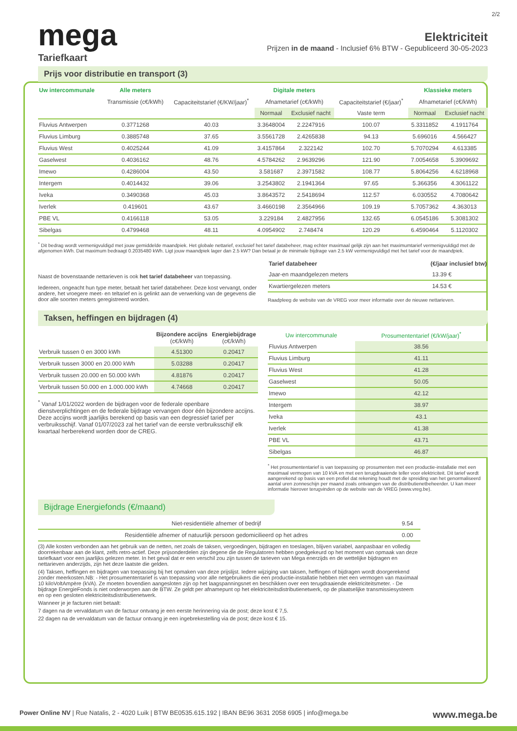2/2
mega
Elektriciteit
Prijzen in de maand - Inclusief 6% BTW - Gepubliceerd 30-05-2023
Tariefkaart
Prijs voor distributie en transport (3)
| Uw intercommunale | Alle meters | | Digitale meters | | | Klassieke meters | |
| --- | --- | --- | --- | --- | --- | --- | --- |
| | Transmissie (c€/kWh) | Capaciteitstarief (€/KW/jaar)<sup>*</sup> | Afnametarief (c€/kWh) | | Capaciteitstarief (€/jaar)<sup>*</sup> | Afnametarief (c€/kWh) | |
| | | | Normaal | Exclusief nacht | Vaste term | Normaal | Exclusief nacht |
| Fluvius Antwerpen | 0.3771268 | 40.03 | 3.3648004 | 2.2247916 | 100.07 | 5.3311852 | 4.1911764 |
| Fluvius Limburg | 0.3885748 | 37.65 | 3.5561728 | 2.4265838 | 94.13 | 5.696016 | 4.566427 |
| Fluvius West | 0.4025244 | 41.09 | 3.4157864 | 2.322142 | 102.70 | 5.7070294 | 4.613385 |
| Gaselwest | 0.4036162 | 48.76 | 4.5784262 | 2.9639296 | 121.90 | 7.0054658 | 5.3909692 |
| Imewo | 0.4286004 | 43.50 | 3.581687 | 2.3971582 | 108.77 | 5.8064256 | 4.6218968 |
| Intergem | 0.4014432 | 39.06 | 3.2543802 | 2.1941364 | 97.65 | 5.366356 | 4.3061122 |
| Iveka | 0.3490368 | 45.03 | 3.8643572 | 2.5418694 | 112.57 | 6.030552 | 4.7080642 |
| Iverlek | 0.419601 | 43.67 | 3.4660198 | 2.3564966 | 109.19 | 5.7057362 | 4.363013 |
| PBE VL | 0.4166118 | 53.05 | 3.229184 | 2.4827956 | 132.65 | 6.0545186 | 5.3081302 |
| Sibelgas | 0.4799468 | 48.11 | 4.0954902 | 2.748474 | 120.29 | 6.4590464 | 5.1120302 |
<sup>*</sup> Dit bedrag wordt vermenigvuldigd met jouw gemiddelde maandpiek. Het globale nettarief, exclusief het tarief databeheer, mag echter maximaal gelijk zijn aan het maximumtarief vermenigvuldigd met de afgenomen kWh. Dat maximum bedraagt 0.2035480 kWh. Ligt jouw maandpiek lager dan 2.5 kW? Dan betaal je de minimale bijdrage van 2.5 kW vermenigvuldigd met het tarief voor de maandpiek.
Naast de bovenstaande nettarieven is ook het tarief databeheer van toepassing.
Iedereen, ongeacht hun type meter, betaalt het tarief databeheer. Deze kost vervangt, onder andere, het vroegere meet- en teltarief en is gelinkt aan de verwerking van de gegevens die door alle soorten meters geregistreerd worden.
| Tarief databeheer | (€/jaar inclusief btw) |
| --- | --- |
| Jaar-en maandgelezen meters | 13.39 € |
| Kwartiergelezen meters | 14.53 € |
Raadpleeg de website van de VREG voor meer informatie over de nieuwe nettarieven.
Taksen, heffingen en bijdragen (4)
| | Bijzondere accijns (c€/kWh) | Energiebijdrage (c€/kWh) |
| --- | --- | --- |
| Verbruik tussen 0 en 3000 kWh | 4.51300 | 0.20417 |
| Verbruik tussen 3000 en 20.000 kWh | 5.03288 | 0.20417 |
| Verbruik tussen 20.000 en 50.000 kWh | 4.81876 | 0.20417 |
| Verbruik tussen 50.000 en 1.000.000 kWh | 4.74668 | 0.20417 |
<sup>*</sup> Vanaf 1/01/2022 worden de bijdragen voor de federale openbare dienstverplichtingen en de federale bijdrage vervangen door één bijzondere accijns. Deze accijns wordt jaarlijks berekend op basis van een degressief tarief per verbruiksschijf. Vanaf 01/07/2023 zal het tarief van de eerste verbruiksschijf elk kwartaal herberekend worden door de CREG.
| Uw intercommunale | Prosumententarief (€/kW/jaar)<sup>*</sup> |
| --- | --- |
| Fluvius Antwerpen | 38.56 |
| Fluvius Limburg | 41.11 |
| Fluvius West | 41.28 |
| Gaselwest | 50.05 |
| Imewo | 42.12 |
| Intergem | 38.97 |
| Iveka | 43.1 |
| Iverlek | 41.38 |
| PBE VL | 43.71 |
| Sibelgas | 46.87 |
<sup>*</sup> Het prosumententarief is van toepassing op prosumenten met een productie-installatie met een maximaal vermogen van 10 kVA en met een terugdraaiende teller voor elektriciteit. Dit tarief wordt aangerekend op basis van een profiel dat rekening houdt met de spreiding van het genormaliseerd aantal uren zonneschijn per maand zoals ontvangen van de distributienetbeheerder. U kan meer informatie hierover terugvinden op de website van de VREG (www.vreg.be).
Bijdrage Energiefonds (€/maand)
| Niet-residentiële afnemer of bedrijf | 9.54 |
| Residentiële afnemer of natuurlijk persoon gedomicilieerd op het adres | 0.00 |
(3) Alle kosten verbonden aan het gebruik van de netten, net zoals de taksen, vergoedingen, bijdragen en toeslagen, blijven variabel, aanpasbaar en volledig doorrekenbaar aan de klant, zelfs retro-actief. Deze prijsonderdelen zijn degene die de Regulatoren hebben goedgekeurd op het moment van opmaak van deze tariefkaart voor een jaarlijks gelezen meter. In het geval dat er een verschil zou zijn tussen de tarieven van Mega enerzijds en de wettelijke bijdragen en nettarieven anderzijds, zijn het deze laatste die gelden.
(4) Taksen, heffingen en bijdragen van toepassing bij het opmaken van deze prijslijst. Iedere wijziging van taksen, heffingen of bijdragen wordt doorgerekend zonder meerkosten.NB: - Het prosumententarief is van toepassing voor alle netgebruikers die een productie-installatie hebben met een vermogen van maximaal 10 kiloVoltAmpère (kVA). Ze moeten bovendien aangesloten zijn op het laagspanningsnet en beschikken over een terugdraaiende elektriciteitsmeter. - De bijdrage EnergieFonds is niet onderworpen aan de BTW. Ze geldt per afnamepunt op het elektriciteitsdistributienetwerk, op de plaatselijke transmissiesysteem en op een gesloten elektriciteitsdistributienetwerk.
Wanneer je je facturen niet betaalt:
7 dagen na de vervaldatum van de factuur ontvang je een eerste herinnering via de post; deze kost € 7,5.
22 dagen na de vervaldatum van de factuur ontvang je een ingebrekestelling via de post; deze kost € 15.
Power Online NV | Rue Natalis, 2 - 4020 Luik | BTW BE0535.615.192 | IBAN BE96 3631 2058 6905 | info@mega.be www.mega.be